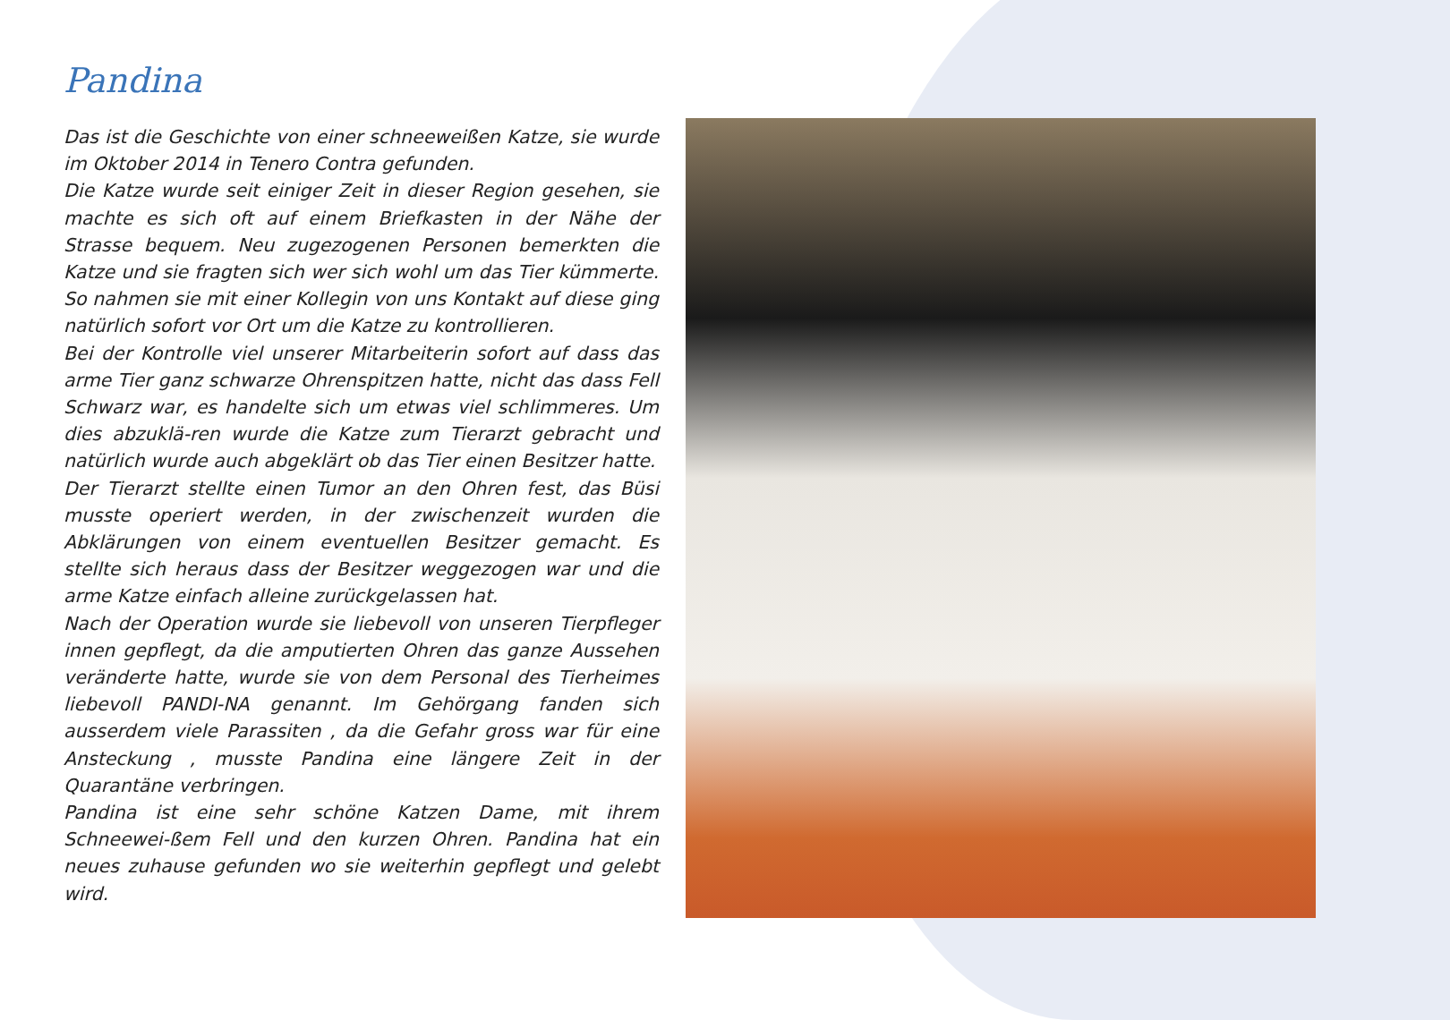Pandina
Das ist die Geschichte von einer schneeweißen Katze, sie wurde im Oktober 2014 in Tenero Contra gefunden.
Die Katze wurde seit einiger Zeit in dieser Region gesehen, sie machte es sich oft auf einem Briefkasten in der Nähe der Strasse bequem. Neu zugezogenen Personen bemerkten die Katze und sie fragten sich wer sich wohl um das Tier kümmerte. So nahmen sie mit einer Kollegin von uns Kontakt auf diese ging natürlich sofort vor Ort um die Katze zu kontrollieren.
Bei der Kontrolle viel unserer Mitarbeiterin sofort auf dass das arme Tier ganz schwarze Ohrenspitzen hatte, nicht das dass Fell Schwarz war, es handelte sich um etwas viel schlimmeres. Um dies abzuklä-ren wurde die Katze zum Tierarzt gebracht und natürlich wurde auch abgeklärt ob das Tier einen Besitzer hatte.
Der Tierarzt stellte einen Tumor an den Ohren fest, das Büsi musste operiert werden, in der zwischenzeit wurden die Abklärungen von einem eventuellen Besitzer gemacht. Es stellte sich heraus dass der Besitzer weggezogen war und die arme Katze einfach alleine zurückgelassen hat.
Nach der Operation wurde sie liebevoll von unseren Tierpfleger innen gepflegt, da die amputierten Ohren das ganze Aussehen veränderte hatte, wurde sie von dem Personal des Tierheimes liebevoll PANDI-NA genannt. Im Gehörgang fanden sich ausserdem viele Parassiten , da die Gefahr gross war für eine Ansteckung , musste Pandina eine längere Zeit in der Quarantäne verbringen.
Pandina ist eine sehr schöne Katzen Dame, mit ihrem Schneewei-ßem Fell und den kurzen Ohren. Pandina hat ein neues zuhause gefunden wo sie weiterhin gepflegt und gelebt wird.